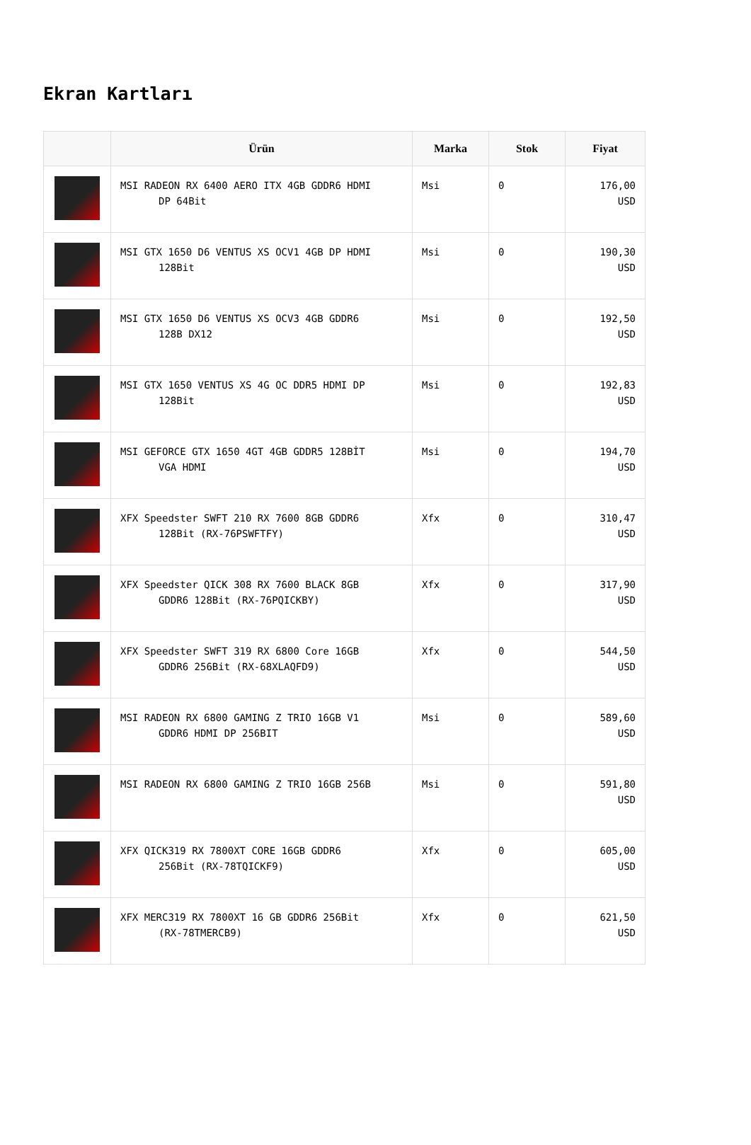Ekran Kartları
| | Ürün | Marka | Stok | Fiyat |
| --- | --- | --- | --- | --- |
| | MSI RADEON RX 6400 AERO ITX 4GB GDDR6 HDMI DP 64Bit | Msi | 0 | 176,00 USD |
| | MSI GTX 1650 D6 VENTUS XS OCV1 4GB DP HDMI 128Bit | Msi | 0 | 190,30 USD |
| | MSI GTX 1650 D6 VENTUS XS OCV3 4GB GDDR6 128B DX12 | Msi | 0 | 192,50 USD |
| | MSI GTX 1650 VENTUS XS 4G OC DDR5 HDMI DP 128Bit | Msi | 0 | 192,83 USD |
| | MSI GEFORCE GTX 1650 4GT 4GB GDDR5 128BİT VGA HDMI | Msi | 0 | 194,70 USD |
| | XFX Speedster SWFT 210 RX 7600 8GB GDDR6 128Bit (RX-76PSWFTFY) | Xfx | 0 | 310,47 USD |
| | XFX Speedster QICK 308 RX 7600 BLACK 8GB GDDR6 128Bit (RX-76PQICKBY) | Xfx | 0 | 317,90 USD |
| | XFX Speedster SWFT 319 RX 6800 Core 16GB GDDR6 256Bit (RX-68XLAQFD9) | Xfx | 0 | 544,50 USD |
| | MSI RADEON RX 6800 GAMING Z TRIO 16GB V1 GDDR6 HDMI DP 256BIT | Msi | 0 | 589,60 USD |
| | MSI RADEON RX 6800 GAMING Z TRIO 16GB 256B | Msi | 0 | 591,80 USD |
| | XFX QICK319 RX 7800XT CORE 16GB GDDR6 256Bit (RX-78TQICKF9) | Xfx | 0 | 605,00 USD |
| | XFX MERC319 RX 7800XT 16 GB GDDR6 256Bit (RX-78TMERCB9) | Xfx | 0 | 621,50 USD |